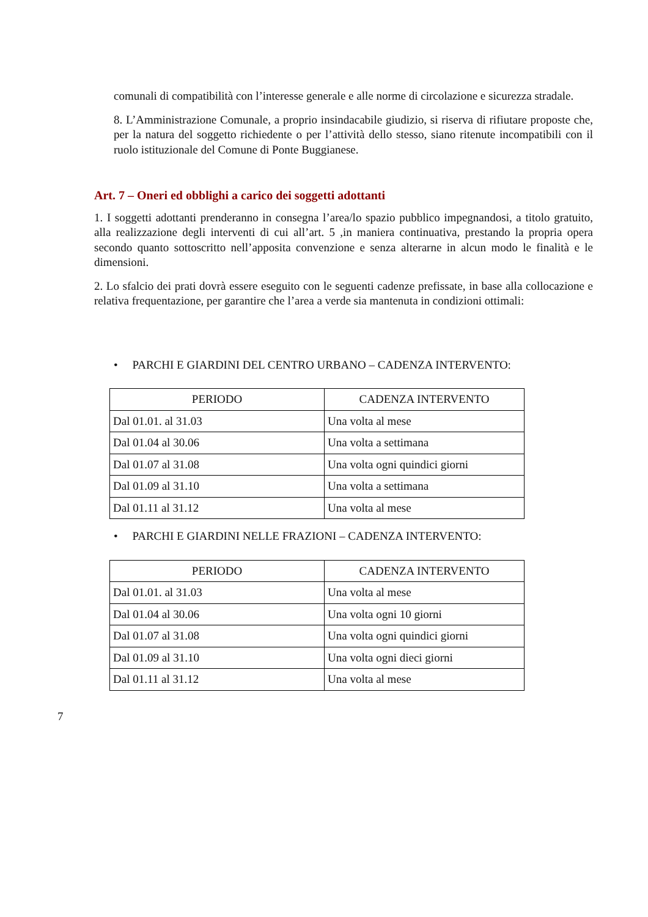comunali di compatibilità con l’interesse generale e alle norme di circolazione e sicurezza stradale.
8. L’Amministrazione Comunale, a proprio insindacabile giudizio, si riserva di rifiutare proposte che, per la natura del soggetto richiedente o per l’attività dello stesso, siano ritenute incompatibili con il ruolo istituzionale del Comune di Ponte Buggianese.
Art. 7 – Oneri ed obblighi a carico dei soggetti adottanti
1. I soggetti adottanti prenderanno in consegna l’area/lo spazio pubblico impegnandosi, a titolo gratuito, alla realizzazione degli interventi di cui all’art. 5 ,in maniera continuativa, prestando la propria opera secondo quanto sottoscritto nell’apposita convenzione e senza alterarne in alcun modo le finalità e le dimensioni.
2. Lo sfalcio dei prati dovrà essere eseguito con le seguenti cadenze prefissate, in base alla collocazione e relativa frequentazione, per garantire che l’area a verde sia mantenuta in condizioni ottimali:
• PARCHI E GIARDINI DEL CENTRO URBANO – CADENZA INTERVENTO:
| PERIODO | CADENZA INTERVENTO |
| --- | --- |
| Dal 01.01. al 31.03 | Una volta al mese |
| Dal 01.04 al 30.06 | Una volta a settimana |
| Dal 01.07 al 31.08 | Una volta ogni quindici giorni |
| Dal 01.09 al 31.10 | Una volta a settimana |
| Dal 01.11 al 31.12 | Una volta al mese |
• PARCHI E GIARDINI NELLE FRAZIONI – CADENZA INTERVENTO:
| PERIODO | CADENZA INTERVENTO |
| --- | --- |
| Dal 01.01. al 31.03 | Una volta al mese |
| Dal 01.04 al 30.06 | Una volta ogni 10 giorni |
| Dal 01.07 al 31.08 | Una volta ogni quindici giorni |
| Dal 01.09 al 31.10 | Una volta ogni dieci giorni |
| Dal 01.11 al 31.12 | Una volta al mese |
7